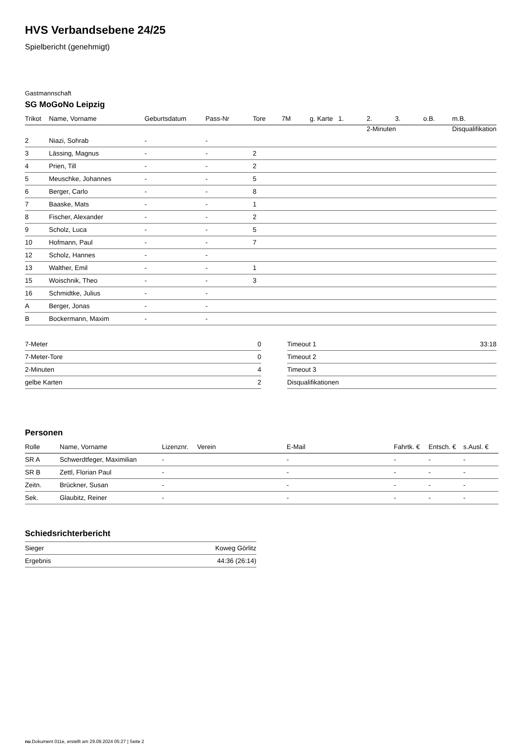HVS Verbandsebene 24/25
Spielbericht (genehmigt)
Gastmannschaft
SG MoGoNo Leipzig
| | | | | | | | | 2-Minuten | | | Disqualifikation |
| --- | --- | --- | --- | --- | --- | --- | --- | --- | --- | --- | --- |
| Trikot | Name, Vorname | Geburtsdatum | Pass-Nr | Tore | 7M | g. Karte | 1. | 2. | 3. | o.B. | m.B. |
| 2 | Niazi, Sohrab | - | - | | | | | | | | |
| 3 | Lässing, Magnus | - | - | 2 | | | | | | | |
| 4 | Prien, Till | - | - | 2 | | | | | | | |
| 5 | Meuschke, Johannes | - | - | 5 | | | | | | | |
| 6 | Berger, Carlo | - | - | 8 | | | | | | | |
| 7 | Baaske, Mats | - | - | 1 | | | | | | | |
| 8 | Fischer, Alexander | - | - | 2 | | | | | | | |
| 9 | Scholz, Luca | - | - | 5 | | | | | | | |
| 10 | Hofmann, Paul | - | - | 7 | | | | | | | |
| 12 | Scholz, Hannes | - | - | | | | | | | | |
| 13 | Walther, Emil | - | - | 1 | | | | | | | |
| 15 | Woischnik, Theo | - | - | 3 | | | | | | | |
| 16 | Schmidtke, Julius | - | - | | | | | | | | |
| A | Berger, Jonas | - | - | | | | | | | | |
| B | Bockermann, Maxim | - | - | | | | | | | | |
| 7-Meter | 0 |
| 7-Meter-Tore | 0 |
| 2-Minuten | 4 |
| gelbe Karten | 2 |
| Timeout 1 | 33:18 |
| Timeout 2 | |
| Timeout 3 | |
| Disqualifikationen | |
Personen
| Rolle | Name, Vorname | Lizenznr. | Verein | E-Mail | Fahrtk. € | Entsch. € | s.Ausl. € |
| --- | --- | --- | --- | --- | --- | --- | --- |
| SR A | Schwerdtfeger, Maximilian | - | | - | - | - | - |
| SR B | Zettl, Florian Paul | - | | - | - | - | - |
| Zeitn. | Brückner, Susan | - | | - | - | - | - |
| Sek. | Glaubitz, Reiner | - | | - | - | - | - |
Schiedsrichterbericht
| Sieger | Koweg Görlitz |
| Ergebnis | 44:36 (26:14) |
nu.Dokument 011e, erstellt am 29.09.2024 05:27 | Seite 2